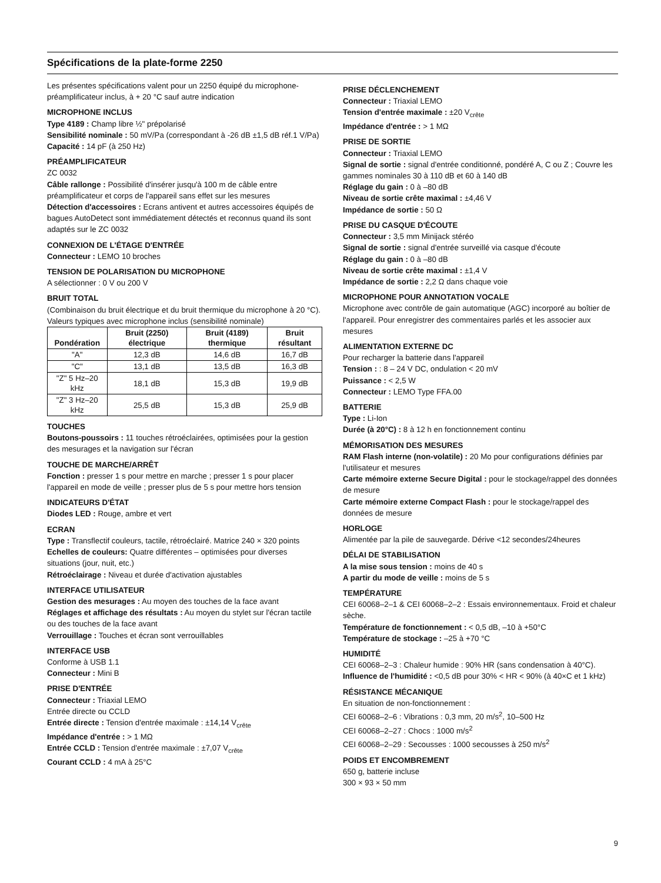Spécifications de la plate-forme 2250
Les présentes spécifications valent pour un 2250 équipé du microphone-préamplificateur inclus, à + 20 °C sauf autre indication
MICROPHONE INCLUS
Type 4189 : Champ libre ½" prépolarisé
Sensibilité nominale : 50 mV/Pa (correspondant à -26 dB ±1,5 dB réf.1 V/Pa)
Capacité : 14 pF (à 250 Hz)
PRÉAMPLIFICATEUR
ZC 0032
Câble rallonge : Possibilité d'insérer jusqu'à 100 m de câble entre préamplificateur et corps de l'appareil sans effet sur les mesures
Détection d'accessoires : Ecrans antivent et autres accessoires équipés de bagues AutoDetect sont immédiatement détectés et reconnus quand ils sont adaptés sur le ZC 0032
CONNEXION DE L'ÉTAGE D'ENTRÉE
Connecteur : LEMO 10 broches
TENSION DE POLARISATION DU MICROPHONE
A sélectionner : 0 V ou 200 V
BRUIT TOTAL
(Combinaison du bruit électrique et du bruit thermique du microphone à 20 °C). Valeurs typiques avec microphone inclus (sensibilité nominale)
| Pondération | Bruit (2250) électrique | Bruit (4189) thermique | Bruit résultant |
| --- | --- | --- | --- |
| "A" | 12,3 dB | 14,6 dB | 16,7 dB |
| "C" | 13,1 dB | 13,5 dB | 16,3 dB |
| "Z" 5 Hz–20 kHz | 18,1 dB | 15,3 dB | 19,9 dB |
| "Z" 3 Hz–20 kHz | 25,5 dB | 15,3 dB | 25,9 dB |
TOUCHES
Boutons-poussoirs : 11 touches rétroéclairées, optimisées pour la gestion des mesurages et la navigation sur l'écran
TOUCHE DE MARCHE/ARRÊT
Fonction : presser 1 s pour mettre en marche ; presser 1 s pour placer l'appareil en mode de veille ; presser plus de 5 s pour mettre hors tension
INDICATEURS D'ÉTAT
Diodes LED : Rouge, ambre et vert
ECRAN
Type : Transflectif couleurs, tactile, rétroéclairé. Matrice 240 × 320 points
Echelles de couleurs: Quatre différentes – optimisées pour diverses situations (jour, nuit, etc.)
Rétroéclairage : Niveau et durée d'activation ajustables
INTERFACE UTILISATEUR
Gestion des mesurages : Au moyen des touches de la face avant
Réglages et affichage des résultats : Au moyen du stylet sur l'écran tactile ou des touches de la face avant
Verrouillage : Touches et écran sont verrouillables
INTERFACE USB
Conforme à USB 1.1
Connecteur : Mini B
PRISE D'ENTRÉE
Connecteur : Triaxial LEMO
Entrée directe ou CCLD
Entrée directe : Tension d'entrée maximale : ±14,14 V<sub>crête</sub>
Impédance d'entrée : > 1 MΩ
Entrée CCLD : Tension d'entrée maximale : ±7,07 V<sub>crête</sub>
Courant CCLD : 4 mA à 25°C
PRISE DÉCLENCHEMENT
Connecteur : Triaxial LEMO
Tension d'entrée maximale : ±20 V<sub>crête</sub>
Impédance d'entrée : > 1 MΩ
PRISE DE SORTIE
Connecteur : Triaxial LEMO
Signal de sortie : signal d'entrée conditionné, pondéré A, C ou Z ; Couvre les gammes nominales 30 à 110 dB et 60 à 140 dB
Réglage du gain : 0 à –80 dB
Niveau de sortie crête maximal : ±4,46 V
Impédance de sortie : 50 Ω
PRISE DU CASQUE D'ÉCOUTE
Connecteur : 3,5 mm Minijack stéréo
Signal de sortie : signal d'entrée surveillé via casque d'écoute
Réglage du gain : 0 à –80 dB
Niveau de sortie crête maximal : ±1,4 V
Impédance de sortie : 2,2 Ω dans chaque voie
MICROPHONE POUR ANNOTATION VOCALE
Microphone avec contrôle de gain automatique (AGC) incorporé au boîtier de l'appareil. Pour enregistrer des commentaires parlés et les associer aux mesures
ALIMENTATION EXTERNE DC
Pour recharger la batterie dans l'appareil
Tension : : 8 – 24 V DC, ondulation < 20 mV
Puissance : < 2,5 W
Connecteur : LEMO Type FFA.00
BATTERIE
Type : Li-Ion
Durée (à 20°C) : 8 à 12 h en fonctionnement continu
MÉMORISATION DES MESURES
RAM Flash interne (non-volatile) : 20 Mo pour configurations définies par l'utilisateur et mesures
Carte mémoire externe Secure Digital : pour le stockage/rappel des données de mesure
Carte mémoire externe Compact Flash : pour le stockage/rappel des données de mesure
HORLOGE
Alimentée par la pile de sauvegarde. Dérive <12 secondes/24heures
DÉLAI DE STABILISATION
A la mise sous tension : moins de 40 s
A partir du mode de veille : moins de 5 s
TEMPÉRATURE
CEI 60068–2–1 & CEI 60068–2–2 : Essais environnementaux. Froid et chaleur sèche.
Température de fonctionnement : < 0,5 dB, –10 à +50°C
Température de stockage : –25 à +70 °C
HUMIDITÉ
CEI 60068–2–3 : Chaleur humide : 90% HR (sans condensation à 40°C).
Influence de l'humidité : <0,5 dB pour 30% < HR < 90% (à 40×C et 1 kHz)
RÉSISTANCE MÉCANIQUE
En situation de non-fonctionnement :
CEI 60068–2–6 : Vibrations : 0,3 mm, 20 m/s<sup>2</sup>, 10–500 Hz
CEI 60068–2–27 : Chocs : 1000 m/s<sup>2</sup>
CEI 60068–2–29 : Secousses : 1000 secousses à 250 m/s<sup>2</sup>
POIDS ET ENCOMBREMENT
650 g, batterie incluse
300 × 93 × 50 mm
9